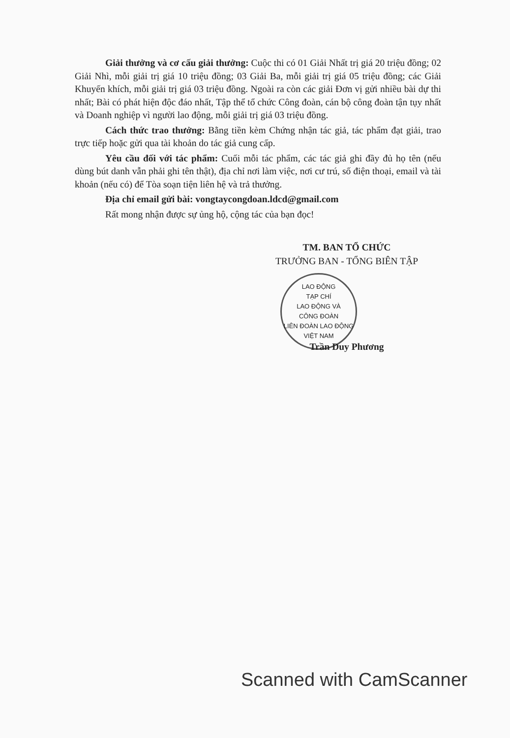Giải thưởng và cơ cấu giải thưởng: Cuộc thi có 01 Giải Nhất trị giá 20 triệu đồng; 02 Giải Nhì, mỗi giải trị giá 10 triệu đồng; 03 Giải Ba, mỗi giải trị giá 05 triệu đồng; các Giải Khuyến khích, mỗi giải trị giá 03 triệu đồng. Ngoài ra còn các giải Đơn vị gửi nhiều bài dự thi nhất; Bài có phát hiện độc đáo nhất, Tập thể tổ chức Công đoàn, cán bộ công đoàn tận tụy nhất và Doanh nghiệp vì người lao động, mỗi giải trị giá 03 triệu đồng.
Cách thức trao thưởng: Bằng tiền kèm Chứng nhận tác giả, tác phẩm đạt giải, trao trực tiếp hoặc gửi qua tài khoản do tác giả cung cấp.
Yêu cầu đối với tác phẩm: Cuối mỗi tác phẩm, các tác giả ghi đầy đủ họ tên (nếu dùng bút danh vẫn phải ghi tên thật), địa chỉ nơi làm việc, nơi cư trú, số điện thoại, email và tài khoản (nếu có) để Tòa soạn tiện liên hệ và trả thưởng.
Địa chỉ email gửi bài: vongtaycongdoan.ldcd@gmail.com
Rất mong nhận được sự ủng hộ, cộng tác của bạn đọc!
TM. BAN TỔ CHỨC
TRƯỞNG BAN - TỔNG BIÊN TẬP
LAO ĐỘNG
TẠP CHÍ
LAO ĐỘNG VÀ
CÔNG ĐOÀN
LIÊN ĐOÀN LAO ĐỘNG VIỆT NAM
Trần Duy Phương
Scanned with CamScanner